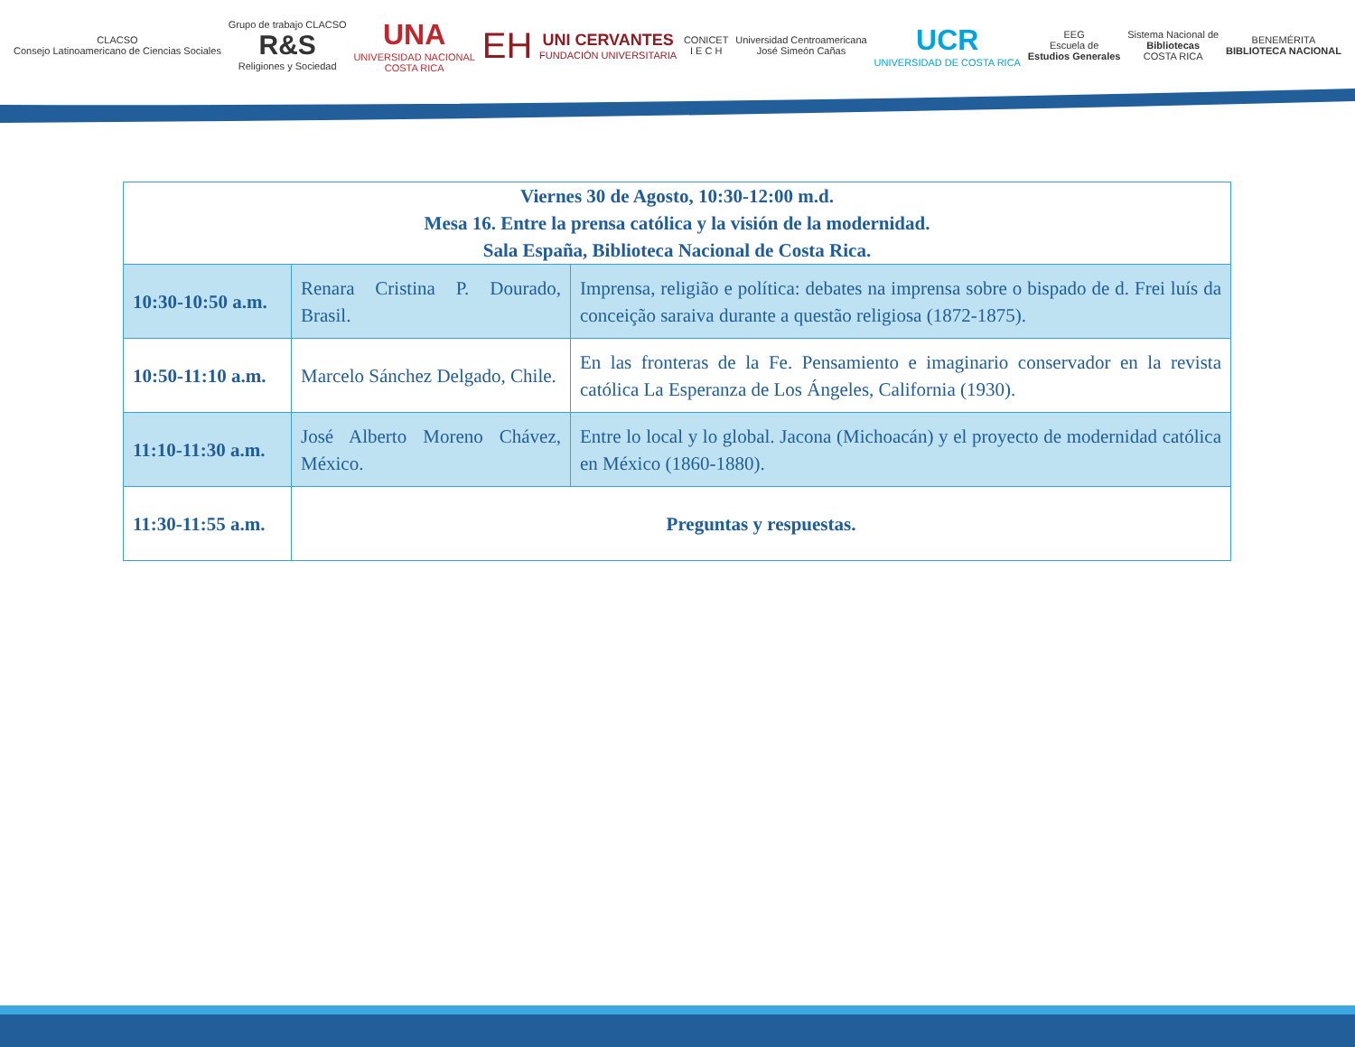CLACSO
Consejo Latinoamericano de Ciencias Sociales Grupo de trabajo CLACSO
R&S
Religiones y Sociedad UNA
UNIVERSIDAD NACIONAL
COSTA RICA EH UNI CERVANTES
FUNDACIÓN UNIVERSITARIA CONICET
I E C H Universidad Centroamericana
José Simeón Cañas UCR
UNIVERSIDAD DE COSTA RICA EEG
Escuela de
Estudios Generales Sistema Nacional de
Bibliotecas
COSTA RICA BENEMÉRITA
BIBLIOTECA NACIONAL
| Viernes 30 de Agosto, 10:30-12:00 m.d. Mesa 16. Entre la prensa católica y la visión de la modernidad. Sala España, Biblioteca Nacional de Costa Rica. | | |
| --- | --- | --- |
| 10:30-10:50 a.m. | Renara Cristina P. Dourado, Brasil. | Imprensa, religião e política: debates na imprensa sobre o bispado de d. Frei luís da conceição saraiva durante a questão religiosa (1872-1875). |
| 10:50-11:10 a.m. | Marcelo Sánchez Delgado, Chile. | En las fronteras de la Fe. Pensamiento e imaginario conservador en la revista católica La Esperanza de Los Ángeles, California (1930). |
| 11:10-11:30 a.m. | José Alberto Moreno Chávez, México. | Entre lo local y lo global. Jacona (Michoacán) y el proyecto de modernidad católica en México (1860-1880). |
| 11:30-11:55 a.m. | Preguntas y respuestas. | |